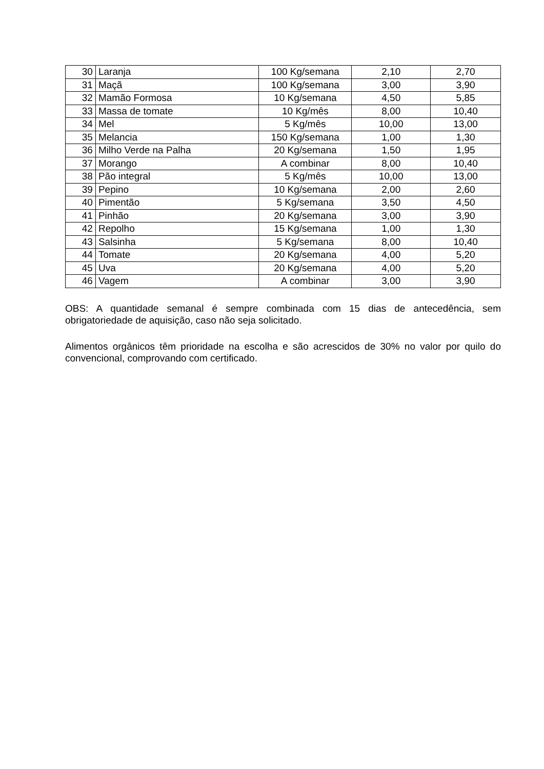| 30 | Laranja | 100 Kg/semana | 2,10 | 2,70 |
| 31 | Maçã | 100 Kg/semana | 3,00 | 3,90 |
| 32 | Mamão Formosa | 10 Kg/semana | 4,50 | 5,85 |
| 33 | Massa de tomate | 10 Kg/mês | 8,00 | 10,40 |
| 34 | Mel | 5 Kg/mês | 10,00 | 13,00 |
| 35 | Melancia | 150 Kg/semana | 1,00 | 1,30 |
| 36 | Milho Verde na Palha | 20 Kg/semana | 1,50 | 1,95 |
| 37 | Morango | A combinar | 8,00 | 10,40 |
| 38 | Pão integral | 5 Kg/mês | 10,00 | 13,00 |
| 39 | Pepino | 10 Kg/semana | 2,00 | 2,60 |
| 40 | Pimentão | 5 Kg/semana | 3,50 | 4,50 |
| 41 | Pinhão | 20 Kg/semana | 3,00 | 3,90 |
| 42 | Repolho | 15 Kg/semana | 1,00 | 1,30 |
| 43 | Salsinha | 5 Kg/semana | 8,00 | 10,40 |
| 44 | Tomate | 20 Kg/semana | 4,00 | 5,20 |
| 45 | Uva | 20 Kg/semana | 4,00 | 5,20 |
| 46 | Vagem | A combinar | 3,00 | 3,90 |
OBS: A quantidade semanal é sempre combinada com 15 dias de antecedência, sem obrigatoriedade de aquisição, caso não seja solicitado.
Alimentos orgânicos têm prioridade na escolha e são acrescidos de 30% no valor por quilo do convencional, comprovando com certificado.